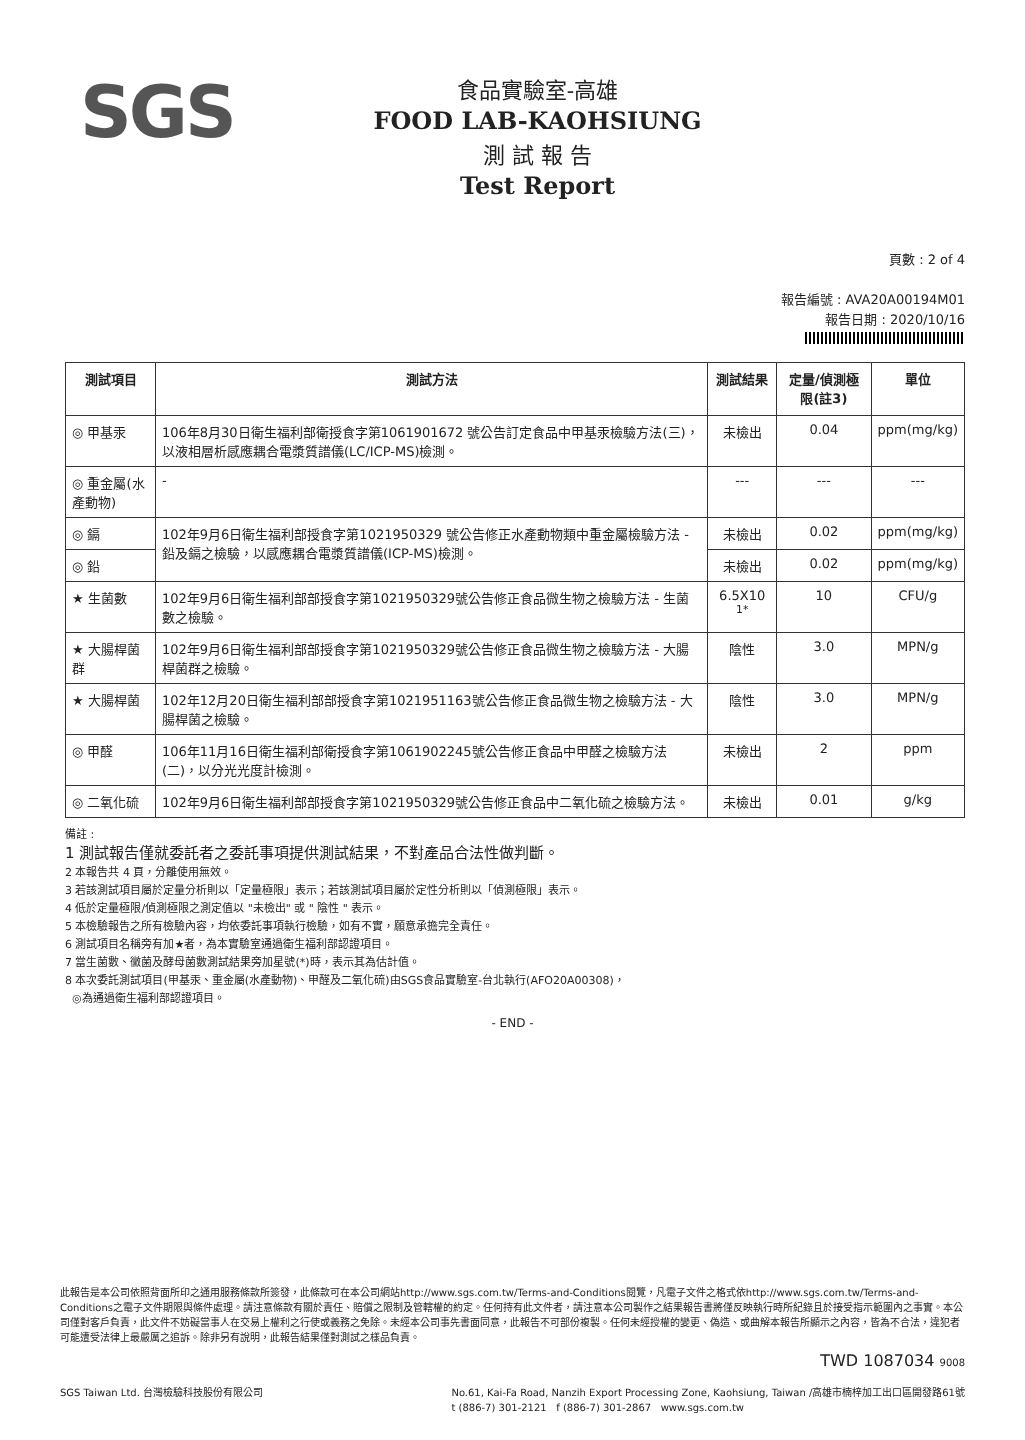SGS
食品實驗室-高雄
FOOD LAB-KAOHSIUNG
測 試 報 告
Test Report
頁數 : 2 of 4
報告編號 : AVA20A00194M01
報告日期 : 2020/10/16
| 測試項目 | 測試方法 | 測試結果 | 定量/偵測極限(註3) | 單位 |
| --- | --- | --- | --- | --- |
| ◎ 甲基汞 | 106年8月30日衛生福利部衛授食字第1061901672 號公告訂定食品中甲基汞檢驗方法(三)，以液相層析感應耦合電漿質譜儀(LC/ICP-MS)檢測。 | 未檢出 | 0.04 | ppm(mg/kg) |
| ◎ 重金屬(水產動物) | - | --- | --- | --- |
| ◎ 鎘 | 102年9月6日衛生福利部授食字第1021950329 號公告修正水產動物類中重金屬檢驗方法 - 鉛及鎘之檢驗，以感應耦合電漿質譜儀(ICP-MS)檢測。 | 未檢出 | 0.02 | ppm(mg/kg) |
| ◎ 鉛 | | 未檢出 | 0.02 | ppm(mg/kg) |
| ★ 生菌數 | 102年9月6日衛生福利部部授食字第1021950329號公告修正食品微生物之檢驗方法 - 生菌數之檢驗。 | 6.5X10 <sup>1*</sup> | 10 | CFU/g |
| ★ 大腸桿菌群 | 102年9月6日衛生福利部部授食字第1021950329號公告修正食品微生物之檢驗方法 - 大腸桿菌群之檢驗。 | 陰性 | 3.0 | MPN/g |
| ★ 大腸桿菌 | 102年12月20日衛生福利部部授食字第1021951163號公告修正食品微生物之檢驗方法 - 大腸桿菌之檢驗。 | 陰性 | 3.0 | MPN/g |
| ◎ 甲醛 | 106年11月16日衛生福利部衛授食字第1061902245號公告修正食品中甲醛之檢驗方法(二)，以分光光度計檢測。 | 未檢出 | 2 | ppm |
| ◎ 二氧化硫 | 102年9月6日衛生福利部部授食字第1021950329號公告修正食品中二氧化硫之檢驗方法。 | 未檢出 | 0.01 | g/kg |
備註 :
1 測試報告僅就委託者之委託事項提供測試結果，不對產品合法性做判斷。
2 本報告共 4 頁，分離使用無效。
3 若該測試項目屬於定量分析則以「定量極限」表示；若該測試項目屬於定性分析則以「偵測極限」表示。
4 低於定量極限/偵測極限之測定值以 "未檢出" 或 " 陰性 " 表示。
5 本檢驗報告之所有檢驗內容，均依委託事項執行檢驗，如有不實，願意承擔完全責任。
6 測試項目名稱旁有加★者，為本實驗室通過衛生福利部認證項目。
7 當生菌數、黴菌及酵母菌數測試結果旁加星號(*)時，表示其為估計值。
8 本次委託測試項目(甲基汞、重金屬(水產動物)、甲醛及二氧化硫)由SGS食品實驗室-台北執行(AFO20A00308)，
◎為通過衛生福利部認證項目。
- END -
此報告是本公司依照背面所印之通用服務條款所簽發，此條款可在本公司網站http://www.sgs.com.tw/Terms-and-Conditions閱覽，凡電子文件之格式依http://www.sgs.com.tw/Terms-and-Conditions之電子文件期限與條件處理。請注意條款有關於責任、賠償之限制及管轄權的約定。任何持有此文件者，請注意本公司製作之結果報告書將僅反映執行時所紀錄且於接受指示範圍內之事實。本公司僅對客戶負責，此文件不妨礙當事人在交易上權利之行使或義務之免除。未經本公司事先書面同意，此報告不可部份複製。任何未經授權的變更、偽造、或曲解本報告所顯示之內容，皆為不合法，違犯者可能遭受法律上最嚴厲之追訴。除非另有說明，此報告結果僅對測試之樣品負責。
TWD 1087034 9008
SGS Taiwan Ltd. 台灣檢驗科技股份有限公司 No.61, Kai-Fa Road, Nanzih Export Processing Zone, Kaohsiung, Taiwan /高雄市楠梓加工出口區開發路61號
t (886-7) 301-2121 f (886-7) 301-2867 www.sgs.com.tw